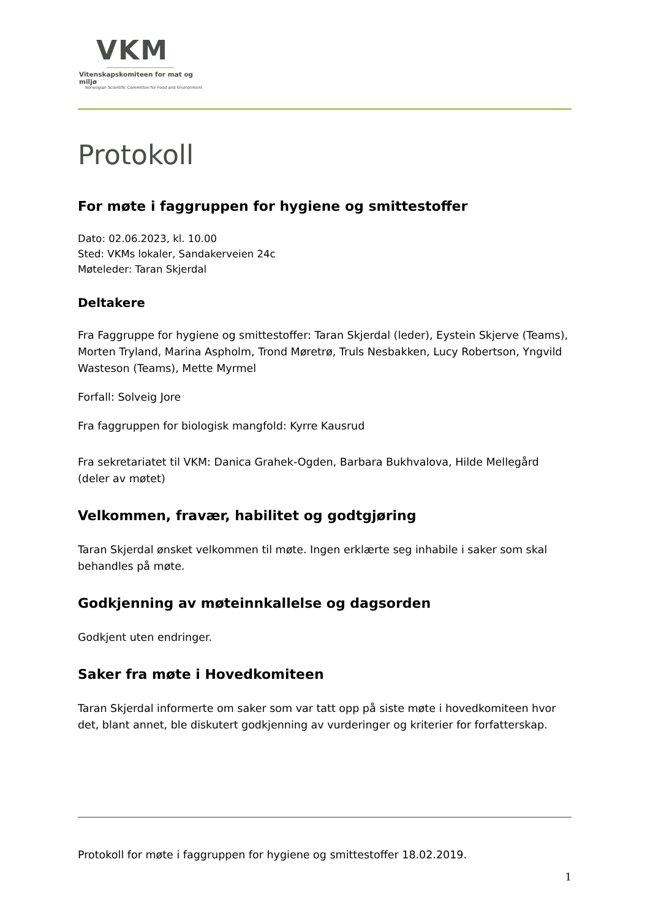VKM
Vitenskapskomiteen for mat og miljø
Norwegian Scientific Committee for Food and Environment
Protokoll
For møte i faggruppen for hygiene og smittestoffer
Dato: 02.06.2023, kl. 10.00
Sted: VKMs lokaler, Sandakerveien 24c
Møteleder: Taran Skjerdal
Deltakere
Fra Faggruppe for hygiene og smittestoffer: Taran Skjerdal (leder), Eystein Skjerve (Teams), Morten Tryland, Marina Aspholm, Trond Møretrø, Truls Nesbakken, Lucy Robertson, Yngvild Wasteson (Teams), Mette Myrmel
Forfall: Solveig Jore
Fra faggruppen for biologisk mangfold: Kyrre Kausrud
Fra sekretariatet til VKM: Danica Grahek-Ogden, Barbara Bukhvalova, Hilde Mellegård (deler av møtet)
Velkommen, fravær, habilitet og godtgjøring
Taran Skjerdal ønsket velkommen til møte. Ingen erklærte seg inhabile i saker som skal behandles på møte.
Godkjenning av møteinnkallelse og dagsorden
Godkjent uten endringer.
Saker fra møte i Hovedkomiteen
Taran Skjerdal informerte om saker som var tatt opp på siste møte i hovedkomiteen hvor det, blant annet, ble diskutert godkjenning av vurderinger og kriterier for forfatterskap.
Protokoll for møte i faggruppen for hygiene og smittestoffer 18.02.2019.
1